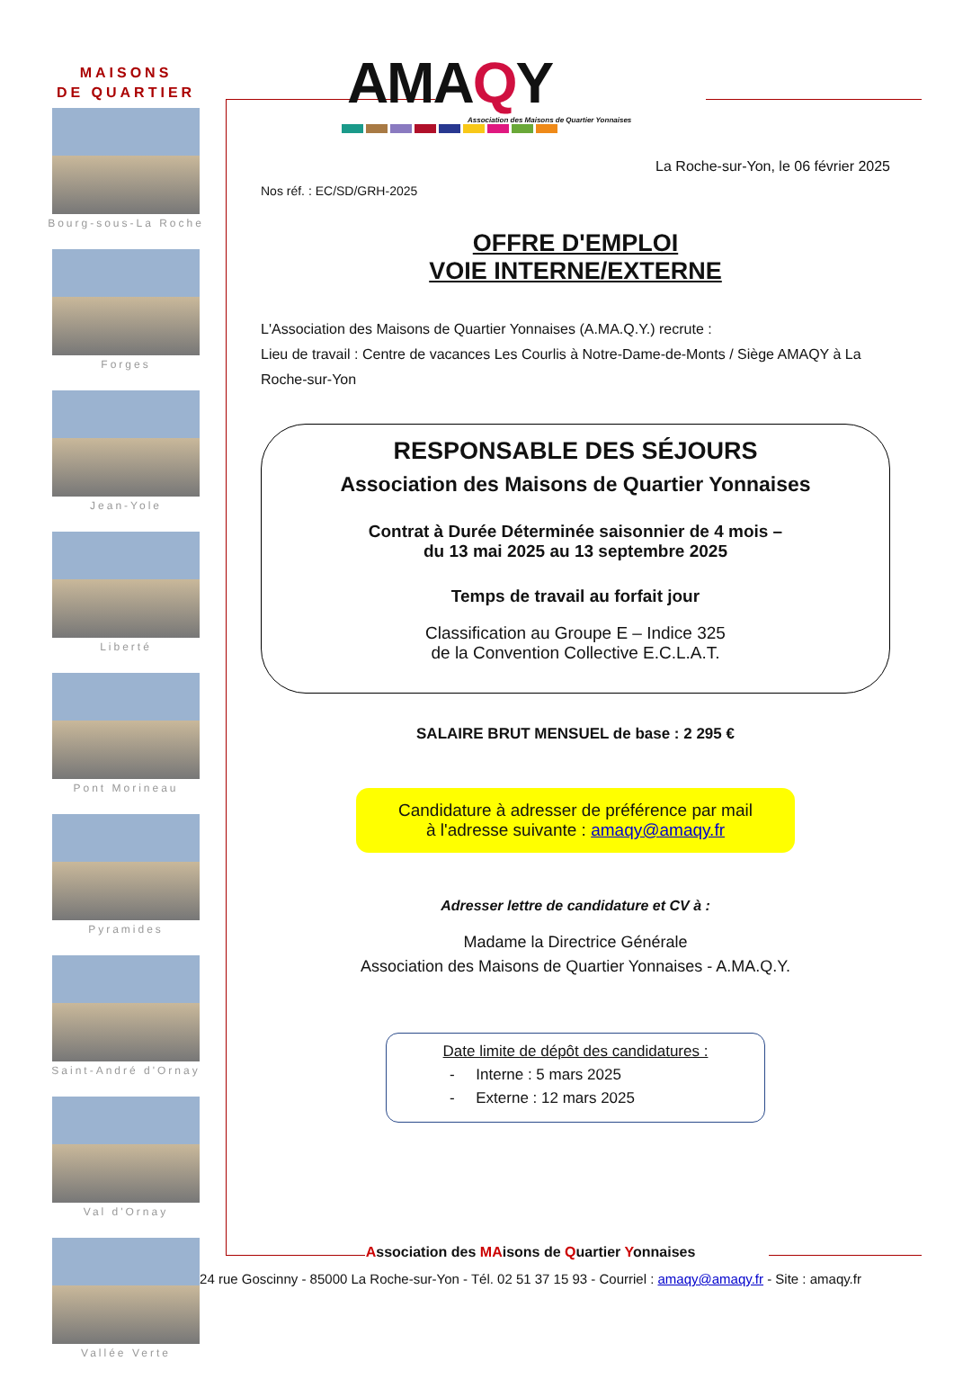MAISONS
DE QUARTIER
Bourg-sous-La Roche
Forges
Jean-Yole
Liberté
Pont Morineau
Pyramides
Saint-André d'Ornay
Val d'Ornay
Vallée Verte
AMAQY
Association des Maisons de Quartier Yonnaises
La Roche-sur-Yon, le 06 février 2025
Nos réf. : EC/SD/GRH-2025
OFFRE D'EMPLOI
VOIE INTERNE/EXTERNE
L'Association des Maisons de Quartier Yonnaises (A.MA.Q.Y.) recrute :
Lieu de travail : Centre de vacances Les Courlis à Notre-Dame-de-Monts / Siège AMAQY à La Roche-sur-Yon
RESPONSABLE DES SÉJOURS
Association des Maisons de Quartier Yonnaises
Contrat à Durée Déterminée saisonnier de 4 mois –
du 13 mai 2025 au 13 septembre 2025
Temps de travail au forfait jour
Classification au Groupe E – Indice 325
de la Convention Collective E.C.L.A.T.
SALAIRE BRUT MENSUEL de base : 2 295 €
Candidature à adresser de préférence par mail
à l'adresse suivante : amaqy@amaqy.fr
Adresser lettre de candidature et CV à :
Madame la Directrice Générale
Association des Maisons de Quartier Yonnaises - A.MA.Q.Y.
Date limite de dépôt des candidatures :
- Interne : 5 mars 2025
- Externe : 12 mars 2025
Association des MAisons de Quartier Yonnaises
24 rue Goscinny - 85000 La Roche-sur-Yon - Tél. 02 51 37 15 93 - Courriel : amaqy@amaqy.fr - Site : amaqy.fr